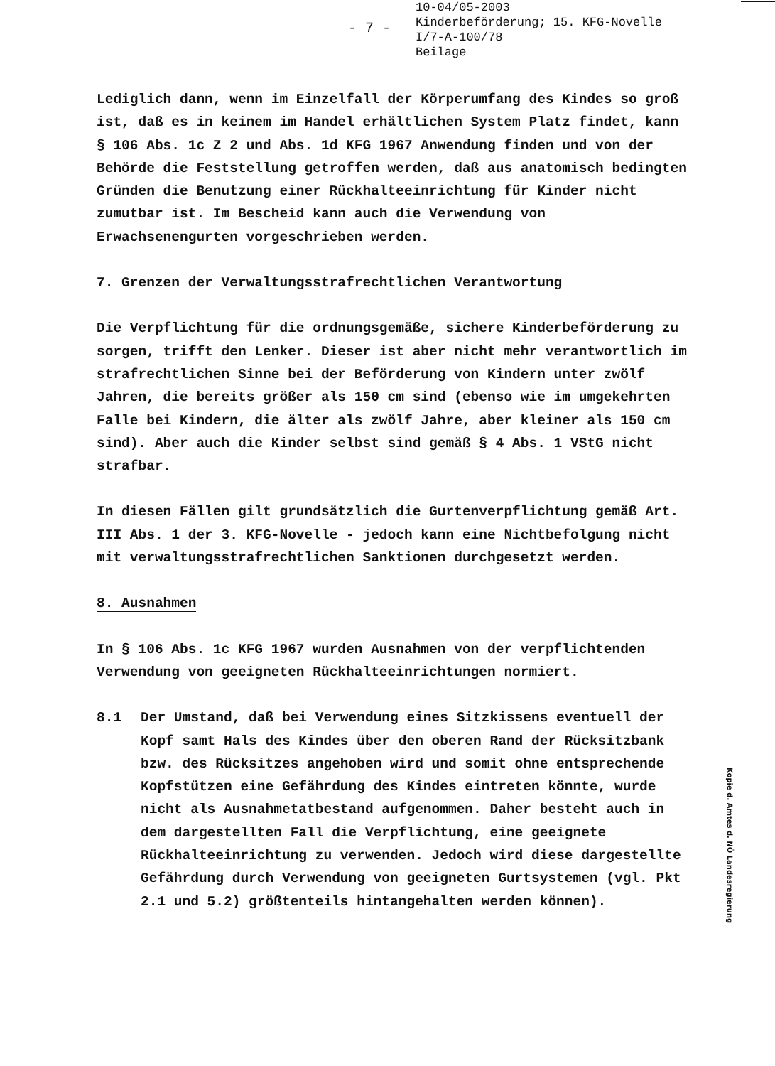- 7 -
10-04/05-2003
Kinderbeförderung; 15. KFG-Novelle
I/7-A-100/78
Beilage
Lediglich dann, wenn im Einzelfall der Körperumfang des Kindes so groß ist, daß es in keinem im Handel erhältlichen System Platz findet, kann § 106 Abs. 1c Z 2 und Abs. 1d KFG 1967 Anwendung finden und von der Behörde die Feststellung getroffen werden, daß aus anatomisch bedingten Gründen die Benutzung einer Rückhalteeinrichtung für Kinder nicht zumutbar ist. Im Bescheid kann auch die Verwendung von Erwachsenengurten vorgeschrieben werden.
7. Grenzen der Verwaltungsstrafrechtlichen Verantwortung
Die Verpflichtung für die ordnungsgemäße, sichere Kinderbeförderung zu sorgen, trifft den Lenker. Dieser ist aber nicht mehr verantwortlich im strafrechtlichen Sinne bei der Beförderung von Kindern unter zwölf Jahren, die bereits größer als 150 cm sind (ebenso wie im umgekehrten Falle bei Kindern, die älter als zwölf Jahre, aber kleiner als 150 cm sind). Aber auch die Kinder selbst sind gemäß § 4 Abs. 1 VStG nicht strafbar.
In diesen Fällen gilt grundsätzlich die Gurtenverpflichtung gemäß Art. III Abs. 1 der 3. KFG-Novelle - jedoch kann eine Nichtbefolgung nicht mit verwaltungsstrafrechtlichen Sanktionen durchgesetzt werden.
8. Ausnahmen
In § 106 Abs. 1c KFG 1967 wurden Ausnahmen von der verpflichtenden Verwendung von geeigneten Rückhalteeinrichtungen normiert.
8.1 Der Umstand, daß bei Verwendung eines Sitzkissens eventuell der Kopf samt Hals des Kindes über den oberen Rand der Rücksitzbank bzw. des Rücksitzes angehoben wird und somit ohne entsprechende Kopfstützen eine Gefährdung des Kindes eintreten könnte, wurde nicht als Ausnahmetatbestand aufgenommen. Daher besteht auch in dem dargestellten Fall die Verpflichtung, eine geeignete Rückhalteeinrichtung zu verwenden. Jedoch wird diese dargestellte Gefährdung durch Verwendung von geeigneten Gurtsystemen (vgl. Pkt 2.1 und 5.2) größtenteils hintangehalten werden können).
Kopie d. Amtes d. NÖ Landesregierung